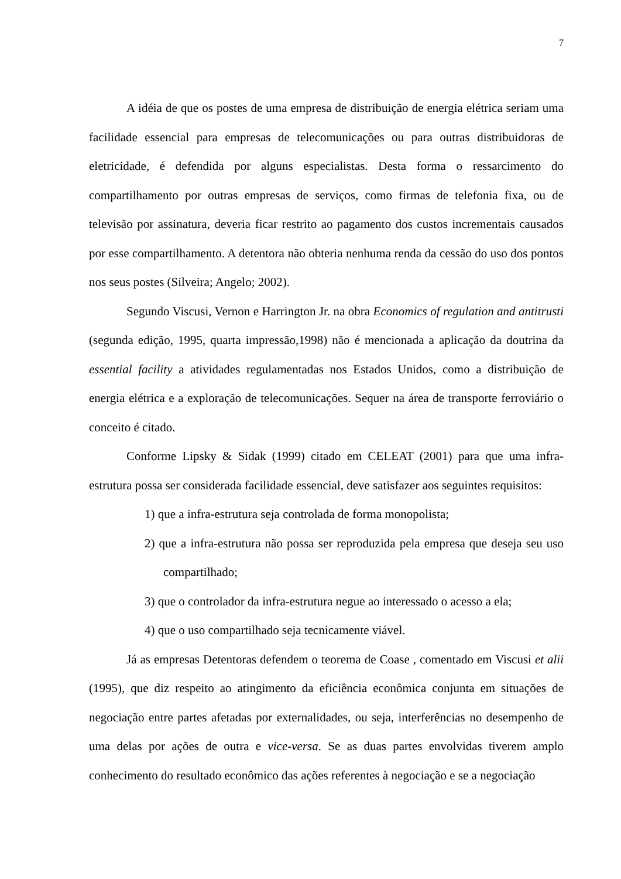7
A idéia de que os postes de uma empresa de distribuição de energia elétrica seriam uma facilidade essencial para empresas de telecomunicações ou para outras distribuidoras de eletricidade, é defendida por alguns especialistas. Desta forma o ressarcimento do compartilhamento por outras empresas de serviços, como firmas de telefonia fixa, ou de televisão por assinatura, deveria ficar restrito ao pagamento dos custos incrementais causados por esse compartilhamento. A detentora não obteria nenhuma renda da cessão do uso dos pontos nos seus postes (Silveira; Angelo; 2002).
Segundo Viscusi, Vernon e Harrington Jr. na obra Economics of regulation and antitrusti (segunda edição, 1995, quarta impressão,1998) não é mencionada a aplicação da doutrina da essential facility a atividades regulamentadas nos Estados Unidos, como a distribuição de energia elétrica e a exploração de telecomunicações. Sequer na área de transporte ferroviário o conceito é citado.
Conforme Lipsky & Sidak (1999) citado em CELEAT (2001) para que uma infra-estrutura possa ser considerada facilidade essencial, deve satisfazer aos seguintes requisitos:
1) que a infra-estrutura seja controlada de forma monopolista;
2) que a infra-estrutura não possa ser reproduzida pela empresa que deseja seu uso compartilhado;
3) que o controlador da infra-estrutura negue ao interessado o acesso a ela;
4) que o uso compartilhado seja tecnicamente viável.
Já as empresas Detentoras defendem o teorema de Coase , comentado em Viscusi et alii (1995), que diz respeito ao atingimento da eficiência econômica conjunta em situações de negociação entre partes afetadas por externalidades, ou seja, interferências no desempenho de uma delas por ações de outra e vice-versa. Se as duas partes envolvidas tiverem amplo conhecimento do resultado econômico das ações referentes à negociação e se a negociação